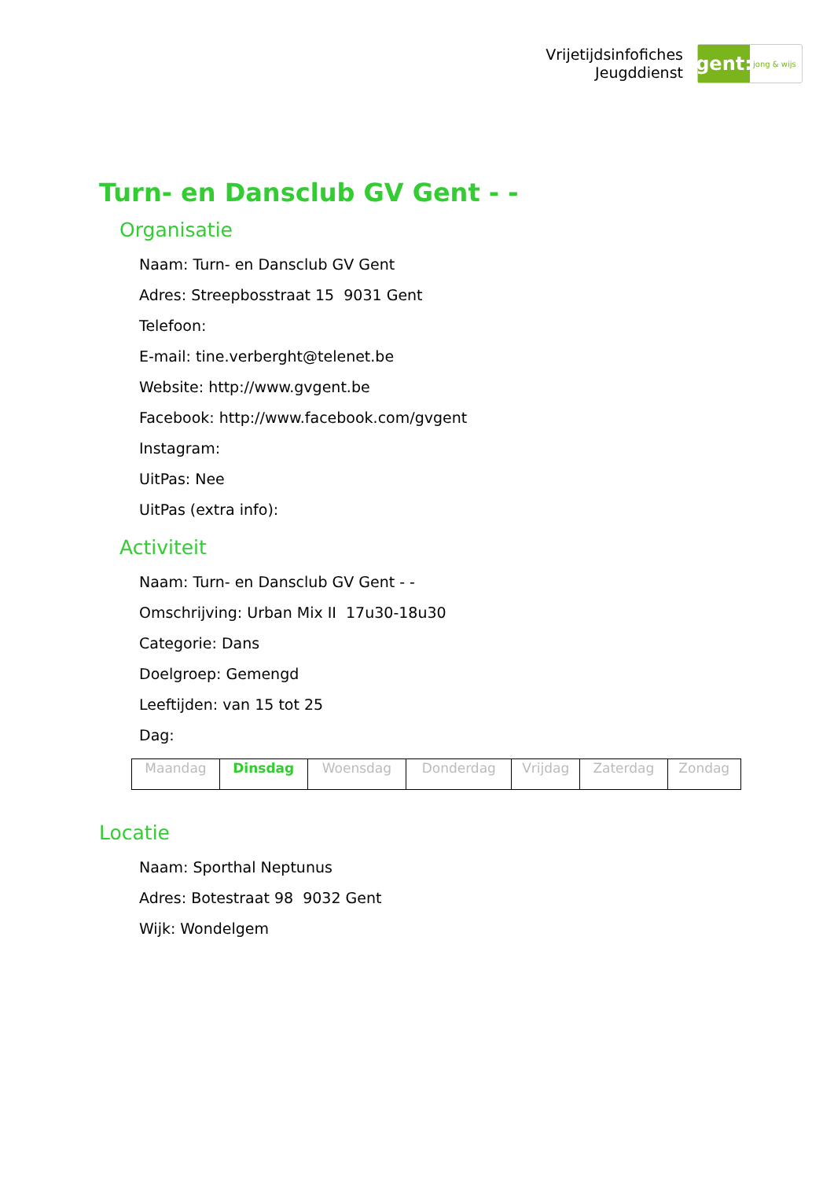Vrijetijdsinfofiches
Jeugddienst
gent:
jong & wijs
Turn- en Dansclub GV Gent - -
Organisatie
Naam: Turn- en Dansclub GV Gent
Adres: Streepbosstraat 15 9031 Gent
Telefoon:
E-mail: tine.verberght@telenet.be
Website: http://www.gvgent.be
Facebook: http://www.facebook.com/gvgent
Instagram:
UitPas: Nee
UitPas (extra info):
Activiteit
Naam: Turn- en Dansclub GV Gent - -
Omschrijving: Urban Mix II 17u30-18u30
Categorie: Dans
Doelgroep: Gemengd
Leeftijden: van 15 tot 25
Dag:
| Maandag | Dinsdag | Woensdag | Donderdag | Vrijdag | Zaterdag | Zondag |
Locatie
Naam: Sporthal Neptunus
Adres: Botestraat 98 9032 Gent
Wijk: Wondelgem